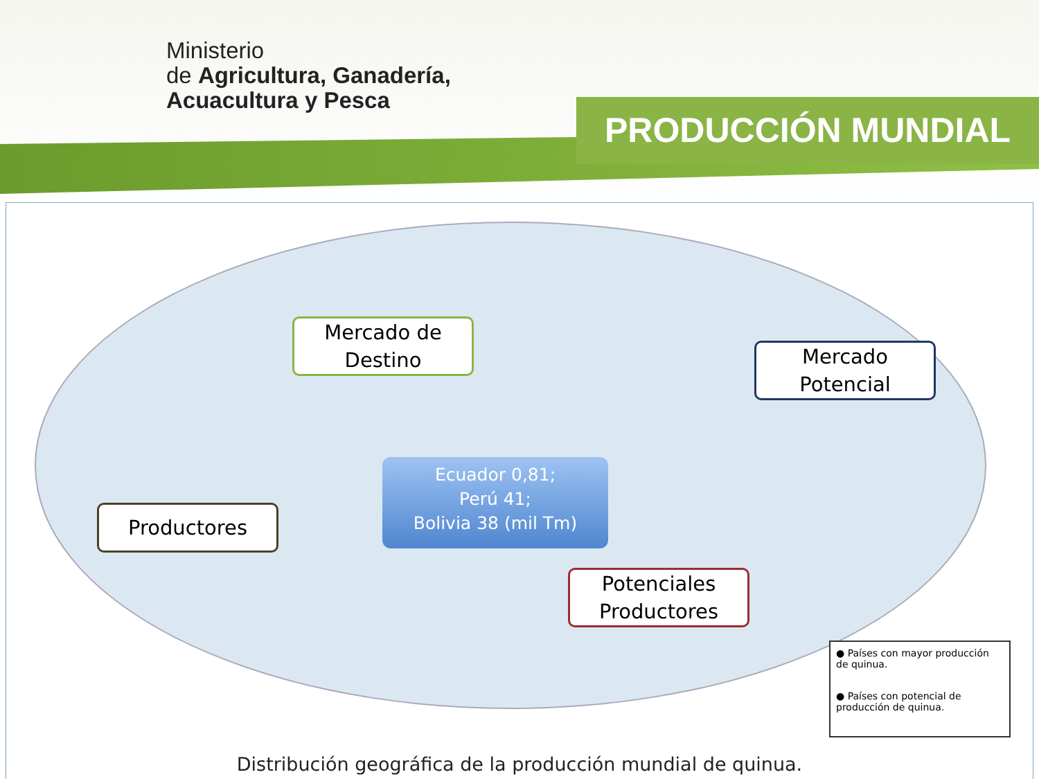Ministerio
de Agricultura, Ganadería,
Acuacultura y Pesca
PRODUCCIÓN MUNDIAL
Mercado de
Destino
Mercado
Potencial
Ecuador 0,81;
Perú 41;
Bolivia 38 (mil Tm)
Productores
Potenciales
Productores
● Países con mayor producción de quinua.
● Países con potencial de producción de quinua.
Distribución geográfica de la producción mundial de quinua.